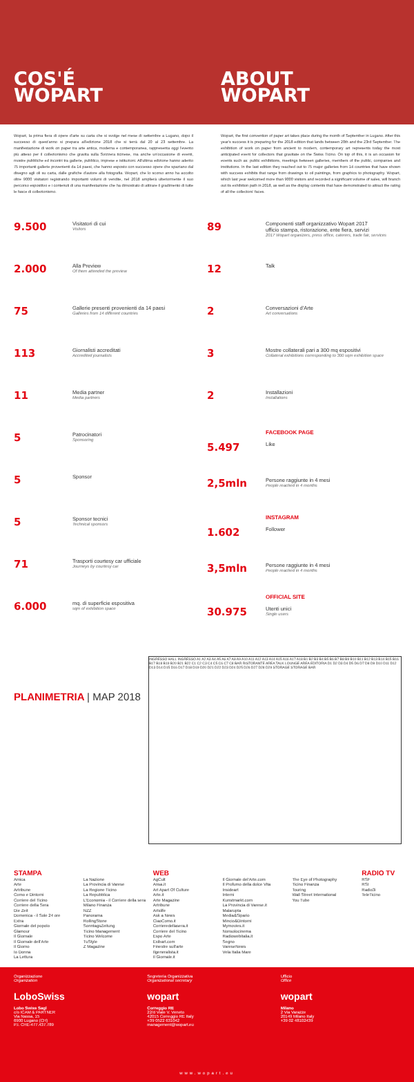COS'É
WOPART
ABOUT
WOPART
Wopart, la prima fiera di opere d'arte su carta che si svolge nel mese di settembre a Lugano, dopo il successo di quest'anno si prepara all'edizione 2018 che si terrà dal 20 al 23 settembre. La manifestazione di work on paper tra arte antica, moderna e contemporanea, rappresenta oggi l'evento più atteso per il collezionismo che gravita sulla Svizzera ticinese, ma anche un'occasione di eventi, mostre pubbliche ed incontri tra gallerie, pubblico, imprese e istituzioni. All'ultima edizione hanno aderito 75 importanti gallerie provenienti da 14 paesi, che hanno esposto con successo opere che spaziano dal disegno agli oli su carta, dalle grafiche d'autore alla fotografia. Wopart, che lo scorso anno ha accolto oltre 9000 visitatori registrando importanti volumi di vendite, nel 2018 amplierà ulteriormente il suo percorso espositivo e i contenuti di una manifestazione che ha dimostrato di attirare il gradimento di tutte le fasce di collezionismo.
Wopart, the first convention of paper art takes place during the month of September in Lugano. After this year's success it is preparing for the 2018 edition that lands between 20th and the 23rd September. The exhibition of work on paper from ancient to modern, contemporary art represents today the most anticipated event for collectors that gravitate on the Swiss Ticino. On top of this, it is an occasion for events such as: public exhibitions, meetings between galleries, members of the public, companies and institutions. In the last edition they reached out to 75 major galleries from 14 countries that have shown with success exhibits that range from drawings to oil paintings, from graphics to photography. Wopart, which last year welcomed more than 9000 visitors and recorded a significant volume of sales, will branch out its exhibition path in 2018, as well as the display contents that have demonstrated to attract the rating of all the collectors' faces.
9.500
Visitatori di cui
Visitors
2.000
Alla Preview
Of them attended the preview
75
Gallerie presenti provenienti da 14 paesi
Galleries from 14 different countries
113
Giornalisti accreditati
Accredited journalists
11
Media partner
Media partners
5
Patrocinatori
Sponsoring
5
Sponsor
5
Sponsor tecnici
Technical sponsors
71
Trasporti courtesy car ufficiale
Journeys by courtesy car
6.000
mq. di superficie espositiva
sqm of exhibition space
89
Componenti staff organizzativo Wopart 2017
ufficio stampa, ristorazione, ente fiera, servizi
2017 Wopart organizers, press office, caterers, trade fair, services
12
Talk
2
Conversazioni d'Arte
Art conversations
3
Mostre collaterali pari a 300 mq espositivi
Collateral exhibitions corresponding to 300 sqm exhibition space
2
Installazioni
Installations
FACEBOOK PAGE
5.497
Like
2,5mln
Persone raggiunte in 4 mesi
People reached in 4 months
INSTAGRAM
1.602
Follower
3,5mln
Persone raggiunte in 4 mesi
People reached in 4 months
OFFICIAL SITE
30.975
Utenti unici
Single users
PLANIMETRIA | MAP 2018
INGRESSO HALL INGRESSO A1 A2 A3 A4 A5 A6 A7 A8 A9 A10 A11 A12 A13 A14 A15 A16 A17 A18 B1 B2 B3 B4 B5 B6 B7 B8 B9 B10 B11 B12 B13 B14 B15 B16 B17 B18 B19 B20 B21 B22 C1 C2 C3 C4 C5 C6 C7 C8 BAR RISTORANTE AREA TALK LOUNGE AREA EDITORIA D1 D2 D3 D4 D5 D6 D7 D8 D9 D10 D11 D12 D13 D14 D15 D16 D17 D18 D19 D20 D21 D22 D23 D24 D25 D26 D27 D28 D29 STORAGE STORAGE BAR
STAMPA
Amica
Arte
Artribune
Como e Dintorni
Corriere del Ticino
Corriere della Sera
Die Zeit
Domenica - il Sole 24 ore
Extra
Giornale del popolo
Glamour
Il Giornale
Il Giornale dell'Arte
Il Giorno
Io Donna
La Lettura
La Nazione
La Provincia di Varese
La Regione Ticino
La Repubblica
L'Economia - il Corriere della sera
Milano Finanza
NZZ
Panorama
RollingStone
SonntagsZeitung
Ticino Management
Ticino Welcome
TuStyle
Z Magazine
WEB
AgCult
Ansa.it
Art Apart Of Culture
Arte.it
Arte Magazine
Artribune
Artslife
Ask a News
CiaoComo.it
Corrieredellasera.it
Corriere del Ticino
Espo Arte
Exibart.com
Finestre sull'arte
Ilgeneralista.it
Il Giornale.it
Il Giornale del'Arte.com
Il Profumo della dolce Vita
Insideart
Interni
Kunstmarkt.com
La Provincia di Varese.it
Malarupta
Media&Sipario
Mincio&Dintorni
Mymovies.it
Nonsolocinema
Radiowebitalia.it
Segno
VareseNews
Vela Italia Mare
The Eye of Photography
Ticino Finanza
Touring
Wall Street International
You Tube
RADIO TV
RSF
RSI
Radio3i
TeleTicino
Organizzazione
Organization
LoboSwiss
Lobo Swiss Sagl
c/o ICAM & PARTNER
Via Nassa, 15
6900 Lugano (CH)
P.I. CHE-477.437.789
Segreteria Organizzativa
Organizational secretary
wopart
Correggio RE
22/d Viale V. Veneto
42015 Correggio RE Italy
+39 0522 631042
management@wopart.eu
Ufficio
Office
wopart
Milano
2 Via Varazze
20149 Milano Italy
+39 02 48102439
www.wopart.eu